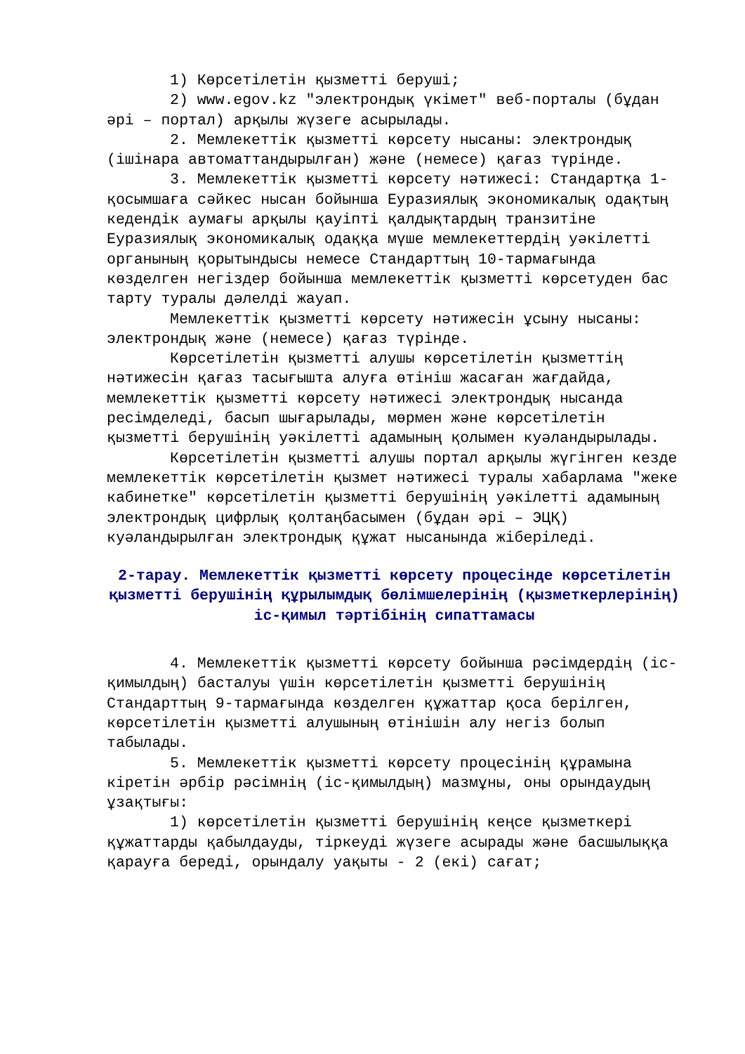1) Көрсетілетін қызметті беруші;
2) www.egov.kz "электрондық үкімет" веб-порталы (бұдан әрі – портал) арқылы жүзеге асырылады.
2. Мемлекеттік қызметті көрсету нысаны: электрондық (ішінара автоматтандырылған) және (немесе) қағаз түрінде.
3. Мемлекеттік қызметті көрсету нәтижесі: Стандартқа 1-қосымшаға сәйкес нысан бойынша Еуразиялық экономикалық одақтың кедендік аумағы арқылы қауіпті қалдықтардың транзитіне Еуразиялық экономикалық одаққа мүше мемлекеттердің уәкілетті органының қорытындысы немесе Стандарттың 10-тармағында көзделген негіздер бойынша мемлекеттік қызметті көрсетуден бас тарту туралы дәлелді жауап.
Мемлекеттік қызметті көрсету нәтижесін ұсыну нысаны: электрондық және (немесе) қағаз түрінде.
Көрсетілетін қызметті алушы көрсетілетін қызметтің нәтижесін қағаз тасығышта алуға өтініш жасаған жағдайда, мемлекеттік қызметті көрсету нәтижесі электрондық нысанда ресімделеді, басып шығарылады, мөрмен және көрсетілетін қызметті берушінің уәкілетті адамының қолымен куәландырылады.
Көрсетілетін қызметті алушы портал арқылы жүгінген кезде мемлекеттік көрсетілетін қызмет нәтижесі туралы хабарлама "жеке кабинетке" көрсетілетін қызметті берушінің уәкілетті адамының электрондық цифрлық қолтаңбасымен (бұдан әрі – ЭЦҚ) куәландырылған электрондық құжат нысанында жіберіледі.
2-тарау. Мемлекеттік қызметті көрсету процесінде көрсетілетін қызметті берушінің құрылымдық бөлімшелерінің (қызметкерлерінің) іс-қимыл тәртібінің сипаттамасы
4. Мемлекеттік қызметті көрсету бойынша рәсімдердің (іс-қимылдың) басталуы үшін көрсетілетін қызметті берушінің Стандарттың 9-тармағында көзделген құжаттар қоса берілген, көрсетілетін қызметті алушының өтінішін алу негіз болып табылады.
5. Мемлекеттік қызметті көрсету процесінің құрамына кіретін әрбір рәсімнің (іс-қимылдың) мазмұны, оны орындаудың ұзақтығы:
1) көрсетілетін қызметті берушінің кеңсе қызметкері құжаттарды қабылдауды, тіркеуді жүзеге асырады және басшылыққа қарауға береді, орындалу уақыты - 2 (екі) сағат;